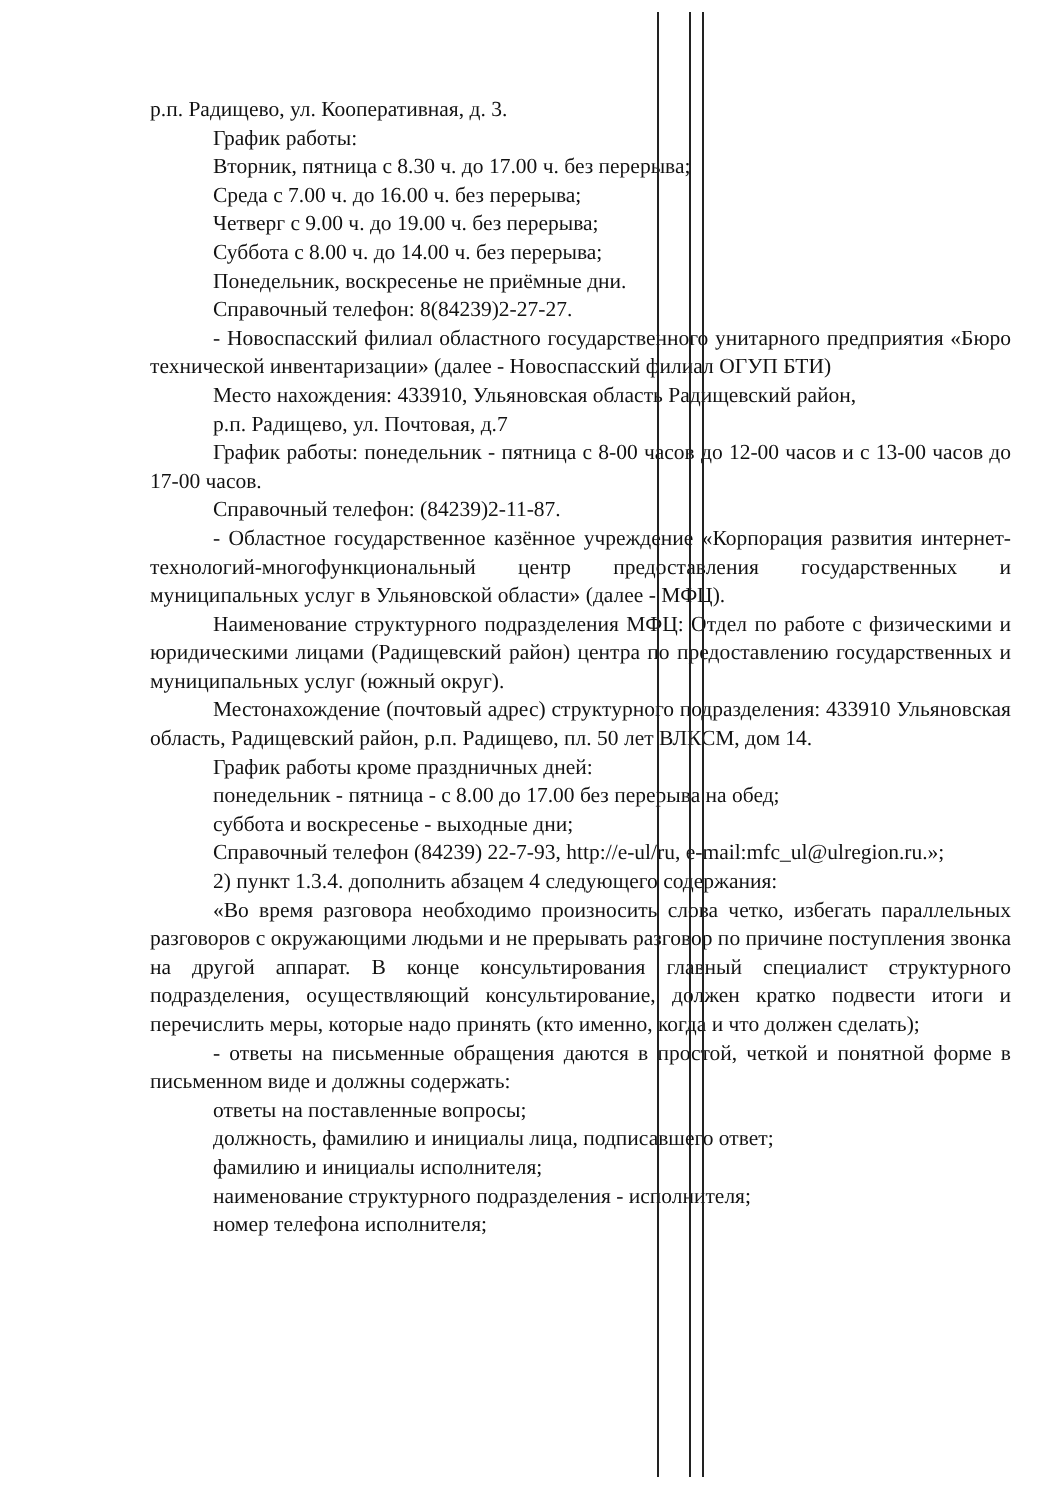р.п. Радищево, ул. Кооперативная, д. 3.
График работы:
Вторник, пятница с 8.30 ч. до 17.00 ч. без перерыва;
Среда с 7.00 ч. до 16.00 ч. без перерыва;
Четверг с 9.00 ч. до 19.00 ч. без перерыва;
Суббота с 8.00 ч. до 14.00 ч. без перерыва;
Понедельник, воскресенье не приёмные дни.
Справочный телефон: 8(84239)2-27-27.
- Новоспасский филиал областного государственного унитарного предприятия «Бюро технической инвентаризации» (далее - Новоспасский филиал ОГУП БТИ)
Место нахождения: 433910, Ульяновская область Радищевский район,
р.п. Радищево, ул. Почтовая, д.7
График работы: понедельник - пятница с 8-00 часов до 12-00 часов и с 13-00 часов до 17-00 часов.
Справочный телефон: (84239)2-11-87.
- Областное государственное казённое учреждение «Корпорация развития интернет-технологий-многофункциональный центр предоставления государственных и муниципальных услуг в Ульяновской области» (далее - МФЦ).
Наименование структурного подразделения МФЦ: Отдел по работе с физическими и юридическими лицами (Радищевский район) центра по предоставлению государственных и муниципальных услуг (южный округ).
Местонахождение (почтовый адрес) структурного подразделения: 433910 Ульяновская область, Радищевский район, р.п. Радищево, пл. 50 лет ВЛКСМ, дом 14.
График работы кроме праздничных дней:
понедельник - пятница - с 8.00 до 17.00 без перерыва на обед;
суббота и воскресенье - выходные дни;
Справочный телефон (84239) 22-7-93, http://e-ul/ru, e-mail:mfc_ul@ulregion.ru.»;
2) пункт 1.3.4. дополнить абзацем 4 следующего содержания:
«Во время разговора необходимо произносить слова четко, избегать параллельных разговоров с окружающими людьми и не прерывать разговор по причине поступления звонка на другой аппарат. В конце консультирования главный специалист структурного подразделения, осуществляющий консультирование, должен кратко подвести итоги и перечислить меры, которые надо принять (кто именно, когда и что должен сделать);
- ответы на письменные обращения даются в простой, четкой и понятной форме в письменном виде и должны содержать:
ответы на поставленные вопросы;
должность, фамилию и инициалы лица, подписавшего ответ;
фамилию и инициалы исполнителя;
наименование структурного подразделения - исполнителя;
номер телефона исполнителя;